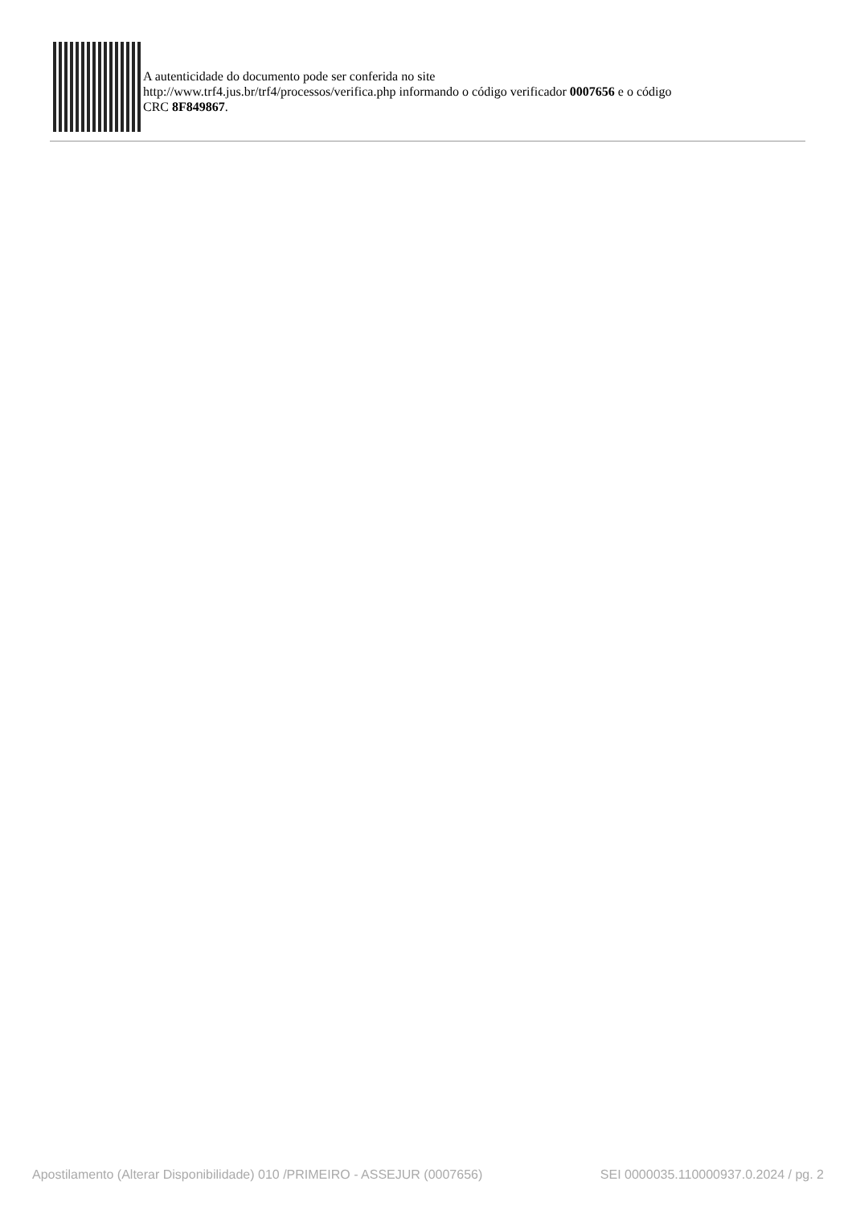A autenticidade do documento pode ser conferida no site
http://www.trf4.jus.br/trf4/processos/verifica.php informando o código verificador 0007656 e o código
CRC 8F849867.
Apostilamento (Alterar Disponibilidade) 010 /PRIMEIRO - ASSEJUR (0007656) SEI 0000035.110000937.0.2024 / pg. 2